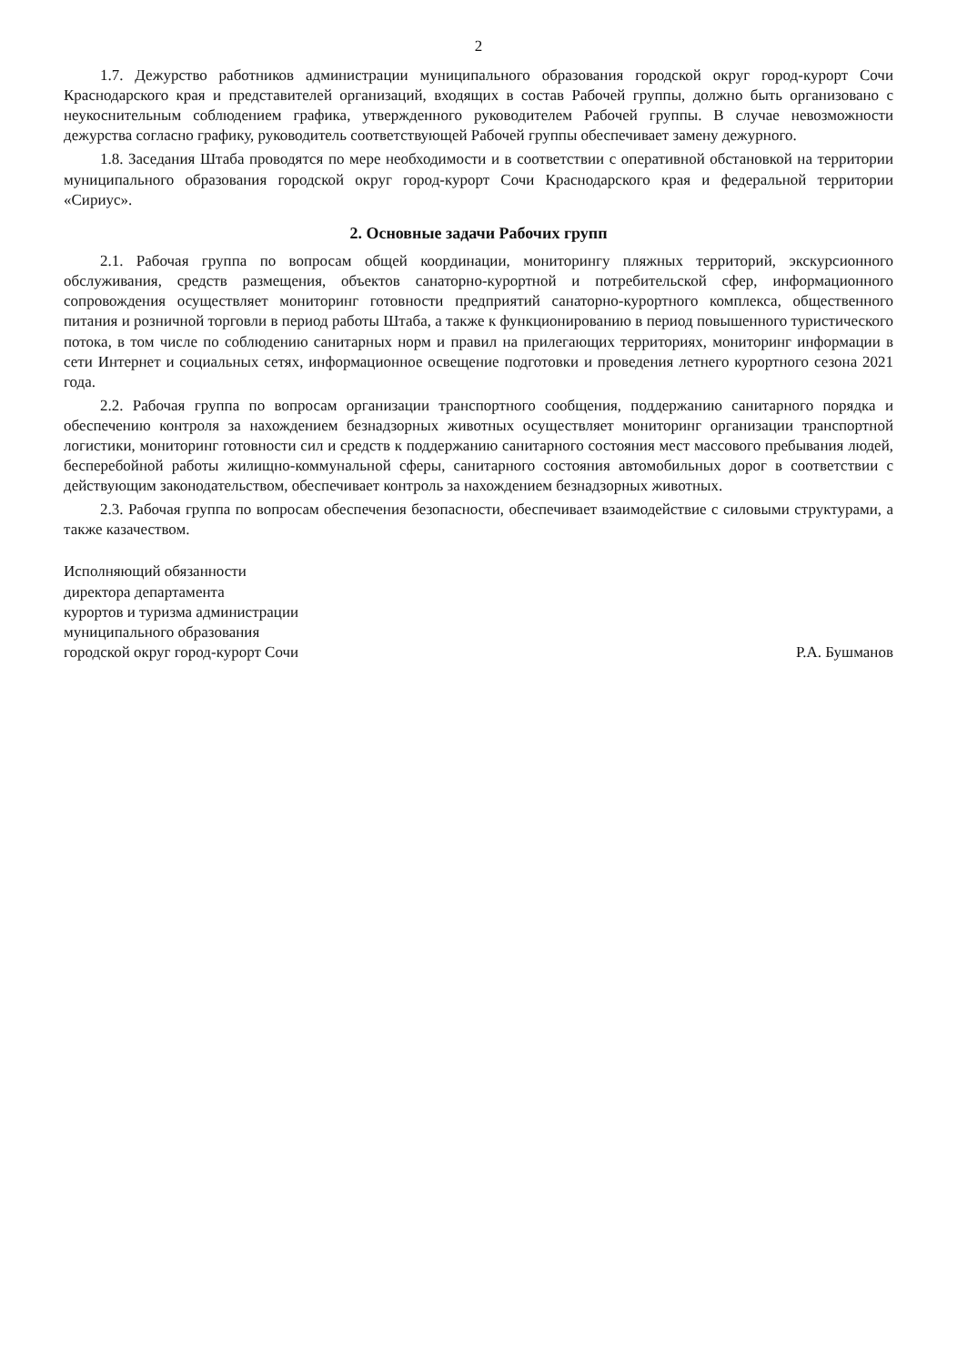2
1.7. Дежурство работников администрации муниципального образования городской округ город-курорт Сочи Краснодарского края и представителей организаций, входящих в состав Рабочей группы, должно быть организовано с неукоснительным соблюдением графика, утвержденного руководителем Рабочей группы. В случае невозможности дежурства согласно графику, руководитель соответствующей Рабочей группы обеспечивает замену дежурного.
1.8. Заседания Штаба проводятся по мере необходимости и в соответствии с оперативной обстановкой на территории муниципального образования городской округ город-курорт Сочи Краснодарского края и федеральной территории «Сириус».
2. Основные задачи Рабочих групп
2.1. Рабочая группа по вопросам общей координации, мониторингу пляжных территорий, экскурсионного обслуживания, средств размещения, объектов санаторно-курортной и потребительской сфер, информационного сопровождения осуществляет мониторинг готовности предприятий санаторно-курортного комплекса, общественного питания и розничной торговли в период работы Штаба, а также к функционированию в период повышенного туристического потока, в том числе по соблюдению санитарных норм и правил на прилегающих территориях, мониторинг информации в сети Интернет и социальных сетях, информационное освещение подготовки и проведения летнего курортного сезона 2021 года.
2.2. Рабочая группа по вопросам организации транспортного сообщения, поддержанию санитарного порядка и обеспечению контроля за нахождением безнадзорных животных осуществляет мониторинг организации транспортной логистики, мониторинг готовности сил и средств к поддержанию санитарного состояния мест массового пребывания людей, бесперебойной работы жилищно-коммунальной сферы, санитарного состояния автомобильных дорог в соответствии с действующим законодательством, обеспечивает контроль за нахождением безнадзорных животных.
2.3. Рабочая группа по вопросам обеспечения безопасности, обеспечивает взаимодействие с силовыми структурами, а также казачеством.
Исполняющий обязанности
директора департамента
курортов и туризма администрации
муниципального образования
городской округ город-курорт Сочи
Р.А. Бушманов